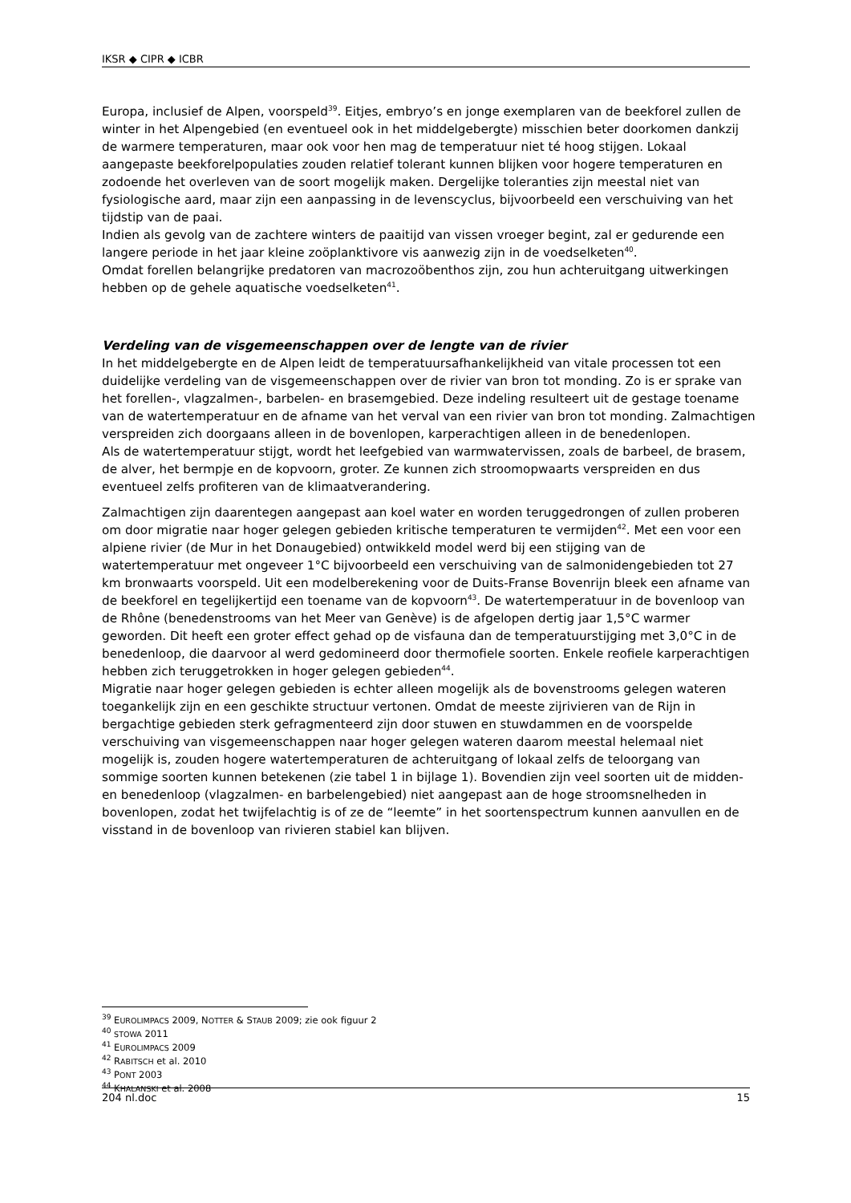IKSR ◆ CIPR ◆ ICBR
Europa, inclusief de Alpen, voorspeld<sup>39</sup>. Eitjes, embryo’s en jonge exemplaren van de beekforel zullen de winter in het Alpengebied (en eventueel ook in het middelgebergte) misschien beter doorkomen dankzij de warmere temperaturen, maar ook voor hen mag de temperatuur niet té hoog stijgen. Lokaal aangepaste beekforelpopulaties zouden relatief tolerant kunnen blijken voor hogere temperaturen en zodoende het overleven van de soort mogelijk maken. Dergelijke toleranties zijn meestal niet van fysiologische aard, maar zijn een aanpassing in de levenscyclus, bijvoorbeeld een verschuiving van het tijdstip van de paai.
Indien als gevolg van de zachtere winters de paaitijd van vissen vroeger begint, zal er gedurende een langere periode in het jaar kleine zoöplanktivore vis aanwezig zijn in de voedselketen<sup>40</sup>.
Omdat forellen belangrijke predatoren van macrozoöbenthos zijn, zou hun achteruitgang uitwerkingen hebben op de gehele aquatische voedselketen<sup>41</sup>.
Verdeling van de visgemeenschappen over de lengte van de rivier
In het middelgebergte en de Alpen leidt de temperatuursafhankelijkheid van vitale processen tot een duidelijke verdeling van de visgemeenschappen over de rivier van bron tot monding. Zo is er sprake van het forellen-, vlagzalmen-, barbelen- en brasemgebied. Deze indeling resulteert uit de gestage toename van de watertemperatuur en de afname van het verval van een rivier van bron tot monding. Zalmachtigen verspreiden zich doorgaans alleen in de bovenlopen, karperachtigen alleen in de benedenlopen.
Als de watertemperatuur stijgt, wordt het leefgebied van warmwatervissen, zoals de barbeel, de brasem, de alver, het bermpje en de kopvoorn, groter. Ze kunnen zich stroomopwaarts verspreiden en dus eventueel zelfs profiteren van de klimaatverandering.
Zalmachtigen zijn daarentegen aangepast aan koel water en worden teruggedrongen of zullen proberen om door migratie naar hoger gelegen gebieden kritische temperaturen te vermijden<sup>42</sup>. Met een voor een alpiene rivier (de Mur in het Donaugebied) ontwikkeld model werd bij een stijging van de watertemperatuur met ongeveer 1°C bijvoorbeeld een verschuiving van de salmonidengebieden tot 27 km bronwaarts voorspeld. Uit een modelberekening voor de Duits-Franse Bovenrijn bleek een afname van de beekforel en tegelijkertijd een toename van de kopvoorn<sup>43</sup>. De watertemperatuur in de bovenloop van de Rhône (benedenstrooms van het Meer van Genève) is de afgelopen dertig jaar 1,5°C warmer geworden. Dit heeft een groter effect gehad op de visfauna dan de temperatuurstijging met 3,0°C in de benedenloop, die daarvoor al werd gedomineerd door thermofiele soorten. Enkele reofiele karperachtigen hebben zich teruggetrokken in hoger gelegen gebieden<sup>44</sup>.
Migratie naar hoger gelegen gebieden is echter alleen mogelijk als de bovenstrooms gelegen wateren toegankelijk zijn en een geschikte structuur vertonen. Omdat de meeste zijrivieren van de Rijn in bergachtige gebieden sterk gefragmenteerd zijn door stuwen en stuwdammen en de voorspelde verschuiving van visgemeenschappen naar hoger gelegen wateren daarom meestal helemaal niet mogelijk is, zouden hogere watertemperaturen de achteruitgang of lokaal zelfs de teloorgang van sommige soorten kunnen betekenen (zie tabel 1 in bijlage 1). Bovendien zijn veel soorten uit de midden- en benedenloop (vlagzalmen- en barbelengebied) niet aangepast aan de hoge stroomsnelheden in bovenlopen, zodat het twijfelachtig is of ze de “leemte” in het soortenspectrum kunnen aanvullen en de visstand in de bovenloop van rivieren stabiel kan blijven.
<sup>39</sup> EUROLIMPACS 2009, NOTTER & STAUB 2009; zie ook figuur 2
<sup>40</sup> STOWA 2011
<sup>41</sup> EUROLIMPACS 2009
<sup>42</sup> RABITSCH et al. 2010
<sup>43</sup> PONT 2003
<sup>44</sup> KHALANSKI et al. 2008
204 nl.doc 15